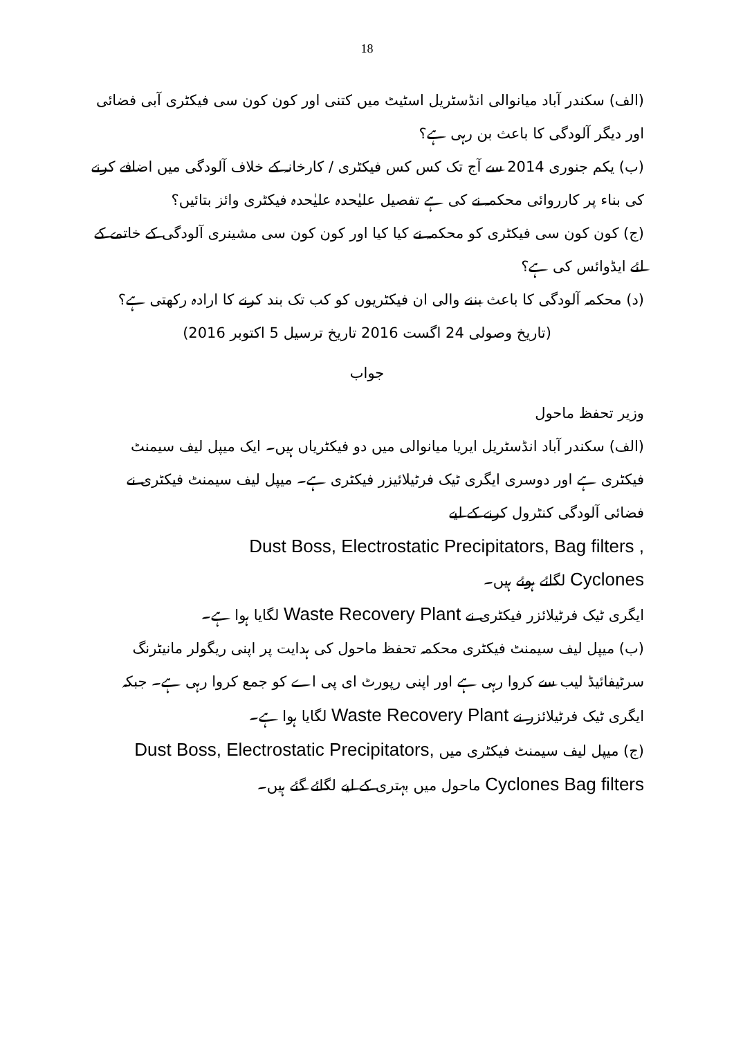18
(الف) سکندر آباد میانوالی انڈسٹریل اسٹیٹ میں کتنی اور کون کون سی فیکٹری آبی فضائی اور دیگر آلودگی کا باعث بن رہی ہے؟
(ب) یکم جنوری 2014 سے آج تک کس کس فیکٹری / کارخانہ کے خلاف آلودگی میں اضافے کرنے کی بناء پر کارروائی محکمہ نے کی ہے تفصیل علیٰحدہ علیٰحدہ فیکٹری وائز بتائیں؟
(ج) کون کون سی فیکٹری کو محکمہ نے کیا کیا اور کون کون سی مشینری آلودگی کے خاتمے کے لئے ایڈوائس کی ہے؟
(د) محکمہ آلودگی کا باعث بننے والی ان فیکٹریوں کو کب تک بند کرنے کا ارادہ رکھتی ہے؟
(تاریخ وصولی 24 اگست 2016 تاریخ ترسیل 5 اکتوبر 2016)
جواب
وزیر تحفظ ماحول
(الف) سکندر آباد انڈسٹریل ایریا میانوالی میں دو فیکٹریاں ہیں۔ ایک میپل لیف سیمنٹ فیکٹری ہے اور دوسری ایگری ٹیک فرٹیلائیزر فیکٹری ہے۔ میپل لیف سیمنٹ فیکٹری نے فضائی آلودگی کنٹرول کرنے کے لیے
Dust Boss, Electrostatic Precipitators, Bag filters ,
Cyclones لگائے ہوئے ہیں۔
ایگری ٹیک فرٹیلائزر فیکٹری نے Waste Recovery Plant لگایا ہوا ہے۔
(ب) میپل لیف سیمنٹ فیکٹری محکمہ تحفظ ماحول کی ہدایت پر اپنی ریگولر مانیٹرنگ سرٹیفائیڈ لیب سے کروا رہی ہے اور اپنی رپورٹ ای پی اے کو جمع کروا رہی ہے۔ جبکہ ایگری ٹیک فرٹیلائزر نے Waste Recovery Plant لگایا ہوا ہے۔
(ج) میپل لیف سیمنٹ فیکٹری میں Dust Boss, Electrostatic Precipitators, Cyclones Bag filters ماحول میں بہتری کے لیے لگائے گئے ہیں۔